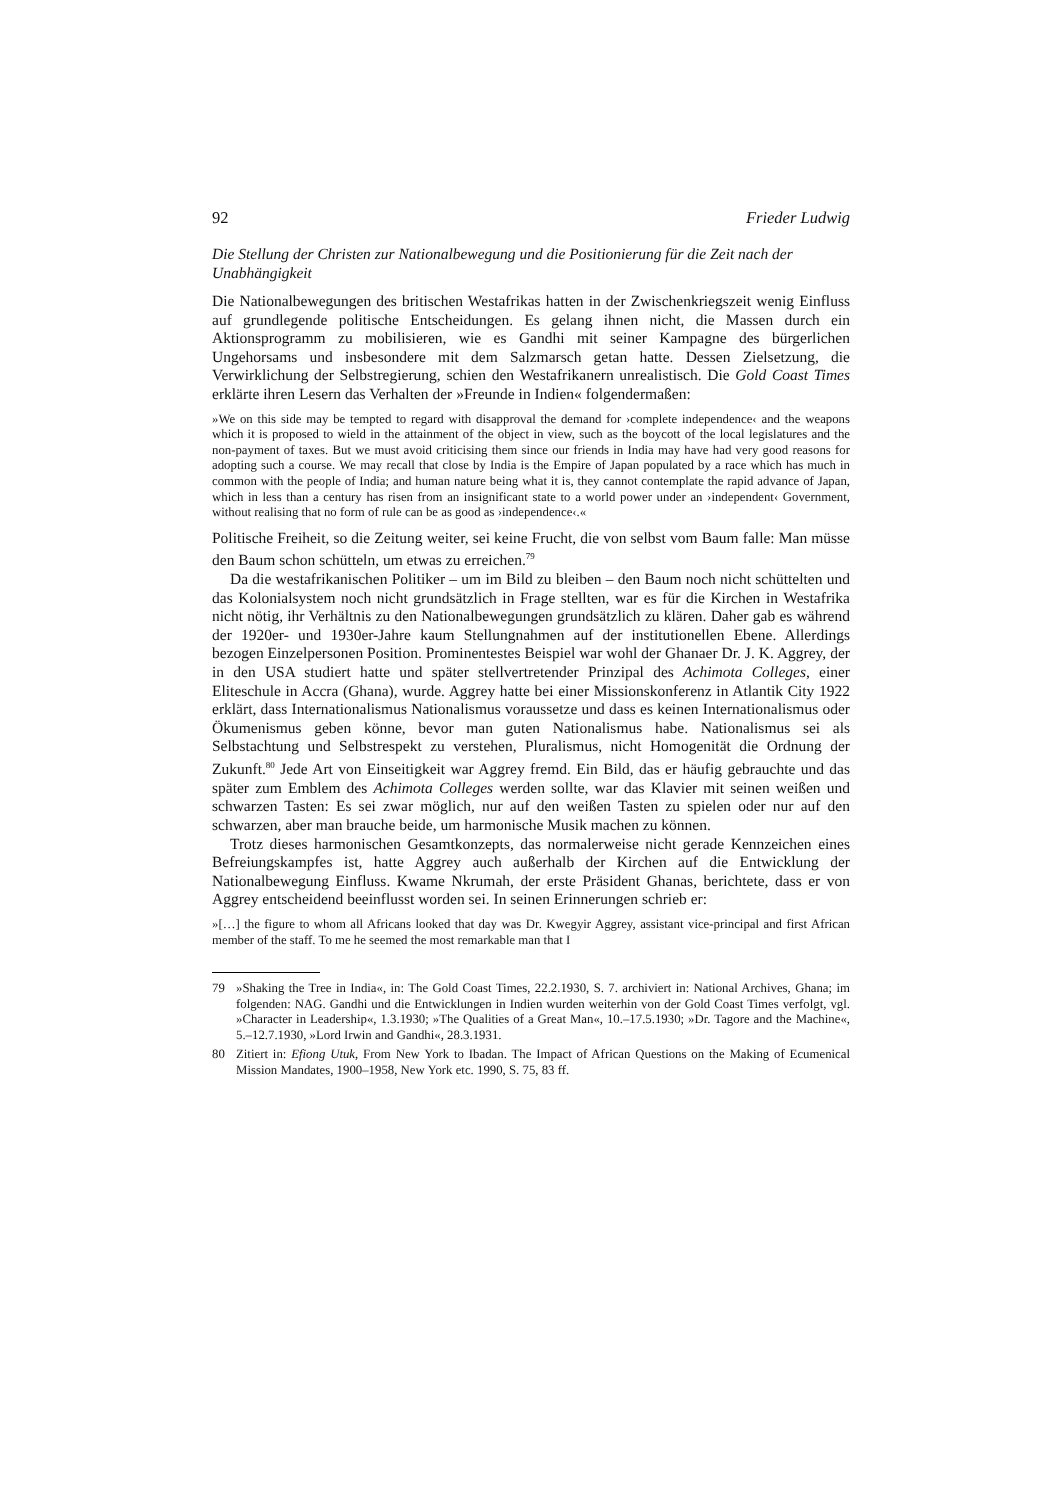92 Frieder Ludwig
Die Stellung der Christen zur Nationalbewegung und die Positionierung für die Zeit nach der Unabhängigkeit
Die Nationalbewegungen des britischen Westafrikas hatten in der Zwischenkriegszeit wenig Einfluss auf grundlegende politische Entscheidungen. Es gelang ihnen nicht, die Massen durch ein Aktionsprogramm zu mobilisieren, wie es Gandhi mit seiner Kampagne des bürgerlichen Ungehorsams und insbesondere mit dem Salzmarsch getan hatte. Dessen Zielsetzung, die Verwirklichung der Selbstregierung, schien den Westafrikanern unrealistisch. Die Gold Coast Times erklärte ihren Lesern das Verhalten der »Freunde in Indien« folgendermaßen:
»We on this side may be tempted to regard with disapproval the demand for ›complete independence‹ and the weapons which it is proposed to wield in the attainment of the object in view, such as the boycott of the local legislatures and the non-payment of taxes. But we must avoid criticising them since our friends in India may have had very good reasons for adopting such a course. We may recall that close by India is the Empire of Japan populated by a race which has much in common with the people of India; and human nature being what it is, they cannot contemplate the rapid advance of Japan, which in less than a century has risen from an insignificant state to a world power under an ›independent‹ Government, without realising that no form of rule can be as good as ›independence‹.«
Politische Freiheit, so die Zeitung weiter, sei keine Frucht, die von selbst vom Baum falle: Man müsse den Baum schon schütteln, um etwas zu erreichen.<sup>79</sup>
Da die westafrikanischen Politiker – um im Bild zu bleiben – den Baum noch nicht schüttelten und das Kolonialsystem noch nicht grundsätzlich in Frage stellten, war es für die Kirchen in Westafrika nicht nötig, ihr Verhältnis zu den Nationalbewegungen grundsätzlich zu klären. Daher gab es während der 1920er- und 1930er-Jahre kaum Stellungnahmen auf der institutionellen Ebene. Allerdings bezogen Einzelpersonen Position. Prominentestes Beispiel war wohl der Ghanaer Dr. J. K. Aggrey, der in den USA studiert hatte und später stellvertretender Prinzipal des Achimota Colleges, einer Eliteschule in Accra (Ghana), wurde. Aggrey hatte bei einer Missionskonferenz in Atlantik City 1922 erklärt, dass Internationalismus Nationalismus voraussetze und dass es keinen Internationalismus oder Ökumenismus geben könne, bevor man guten Nationalismus habe. Nationalismus sei als Selbstachtung und Selbstrespekt zu verstehen, Pluralismus, nicht Homogenität die Ordnung der Zukunft.<sup>80</sup> Jede Art von Einseitigkeit war Aggrey fremd. Ein Bild, das er häufig gebrauchte und das später zum Emblem des Achimota Colleges werden sollte, war das Klavier mit seinen weißen und schwarzen Tasten: Es sei zwar möglich, nur auf den weißen Tasten zu spielen oder nur auf den schwarzen, aber man brauche beide, um harmonische Musik machen zu können.
Trotz dieses harmonischen Gesamtkonzepts, das normalerweise nicht gerade Kennzeichen eines Befreiungskampfes ist, hatte Aggrey auch außerhalb der Kirchen auf die Entwicklung der Nationalbewegung Einfluss. Kwame Nkrumah, der erste Präsident Ghanas, berichtete, dass er von Aggrey entscheidend beeinflusst worden sei. In seinen Erinnerungen schrieb er:
»[…] the figure to whom all Africans looked that day was Dr. Kwegyir Aggrey, assistant vice-principal and first African member of the staff. To me he seemed the most remarkable man that I
79 »Shaking the Tree in India«, in: The Gold Coast Times, 22.2.1930, S. 7. archiviert in: National Archives, Ghana; im folgenden: NAG. Gandhi und die Entwicklungen in Indien wurden weiterhin von der Gold Coast Times verfolgt, vgl. »Character in Leadership«, 1.3.1930; »The Qualities of a Great Man«, 10.–17.5.1930; »Dr. Tagore and the Machine«, 5.–12.7.1930, »Lord Irwin and Gandhi«, 28.3.1931.
80 Zitiert in: Efiong Utuk, From New York to Ibadan. The Impact of African Questions on the Making of Ecumenical Mission Mandates, 1900–1958, New York etc. 1990, S. 75, 83 ff.